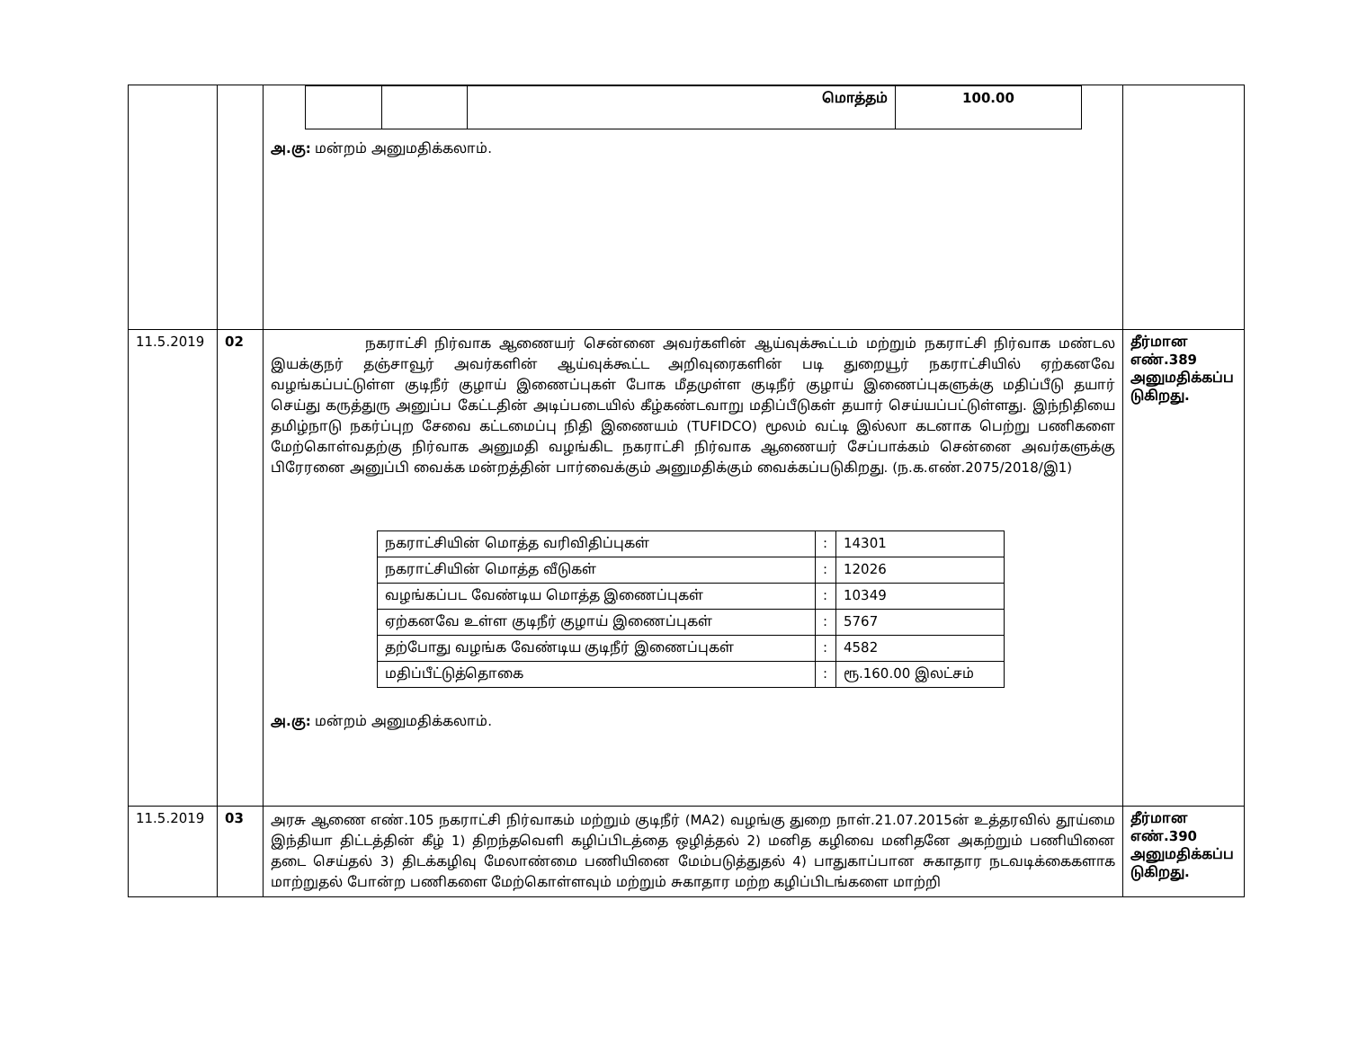| | | / / / மொத்தம் / 100.00 / அ.கு: மன்றம் அனுமதிக்கலாம். | |
| 11.5.2019 | 02 | நகராட்சி நிர்வாக ஆணையர் சென்னை அவர்களின் ஆய்வுக்கூட்டம் மற்றும் நகராட்சி நிர்வாக மண்டல இயக்குநர் தஞ்சாவூர் அவர்களின் ஆய்வுக்கூட்ட அறிவுரைகளின் படி துறையூர் நகராட்சியில் ஏற்கனவே வழங்கப்பட்டுள்ள குடிநீர் குழாய் இணைப்புகள் போக மீதமுள்ள குடிநீர் குழாய் இணைப்புகளுக்கு மதிப்பீடு தயார் செய்து கருத்துரு அனுப்ப கேட்டதின் அடிப்படையில் கீழ்கண்டவாறு மதிப்பீடுகள் தயார் செய்யப்பட்டுள்ளது. இந்நிதியை தமிழ்நாடு நகர்ப்புற சேவை கட்டமைப்பு நிதி இணையம் (TUFIDCO) மூலம் வட்டி இல்லா கடனாக பெற்று பணிகளை மேற்கொள்வதற்கு நிர்வாக அனுமதி வழங்கிட நகராட்சி நிர்வாக ஆணையர் சேப்பாக்கம் சென்னை அவர்களுக்கு பிரேரனை அனுப்பி வைக்க மன்றத்தின் பார்வைக்கும் அனுமதிக்கும் வைக்கப்படுகிறது. (ந.க.எண்.2075/2018/இ1) / நகராட்சியின் மொத்த வரிவிதிப்புகள் / : / 14301 / / நகராட்சியின் மொத்த வீடுகள் / : / 12026 / / வழங்கப்பட வேண்டிய மொத்த இணைப்புகள் / : / 10349 / / ஏற்கனவே உள்ள குடிநீர் குழாய் இணைப்புகள் / : / 5767 / / தற்போது வழங்க வேண்டிய குடிநீர் இணைப்புகள் / : / 4582 / / மதிப்பீட்டுத்தொகை / : / ரூ.160.00 இலட்சம் / அ.கு: மன்றம் அனுமதிக்கலாம். | தீர்மான எண்.389 அனுமதிக்கப்ப டுகிறது. |
| 11.5.2019 | 03 | அரசு ஆணை எண்.105 நகராட்சி நிர்வாகம் மற்றும் குடிநீர் (MA2) வழங்கு துறை நாள்.21.07.2015ன் உத்தரவில் தூய்மை இந்தியா திட்டத்தின் கீழ் 1) திறந்தவெளி கழிப்பிடத்தை ஒழித்தல் 2) மனித கழிவை மனிதனே அகற்றும் பணியினை தடை செய்தல் 3) திடக்கழிவு மேலாண்மை பணியினை மேம்படுத்துதல் 4) பாதுகாப்பான சுகாதார நடவடிக்கைகளாக மாற்றுதல் போன்ற பணிகளை மேற்கொள்ளவும் மற்றும் சுகாதார மற்ற கழிப்பிடங்களை மாற்றி | தீர்மான எண்.390 அனுமதிக்கப்ப டுகிறது. |